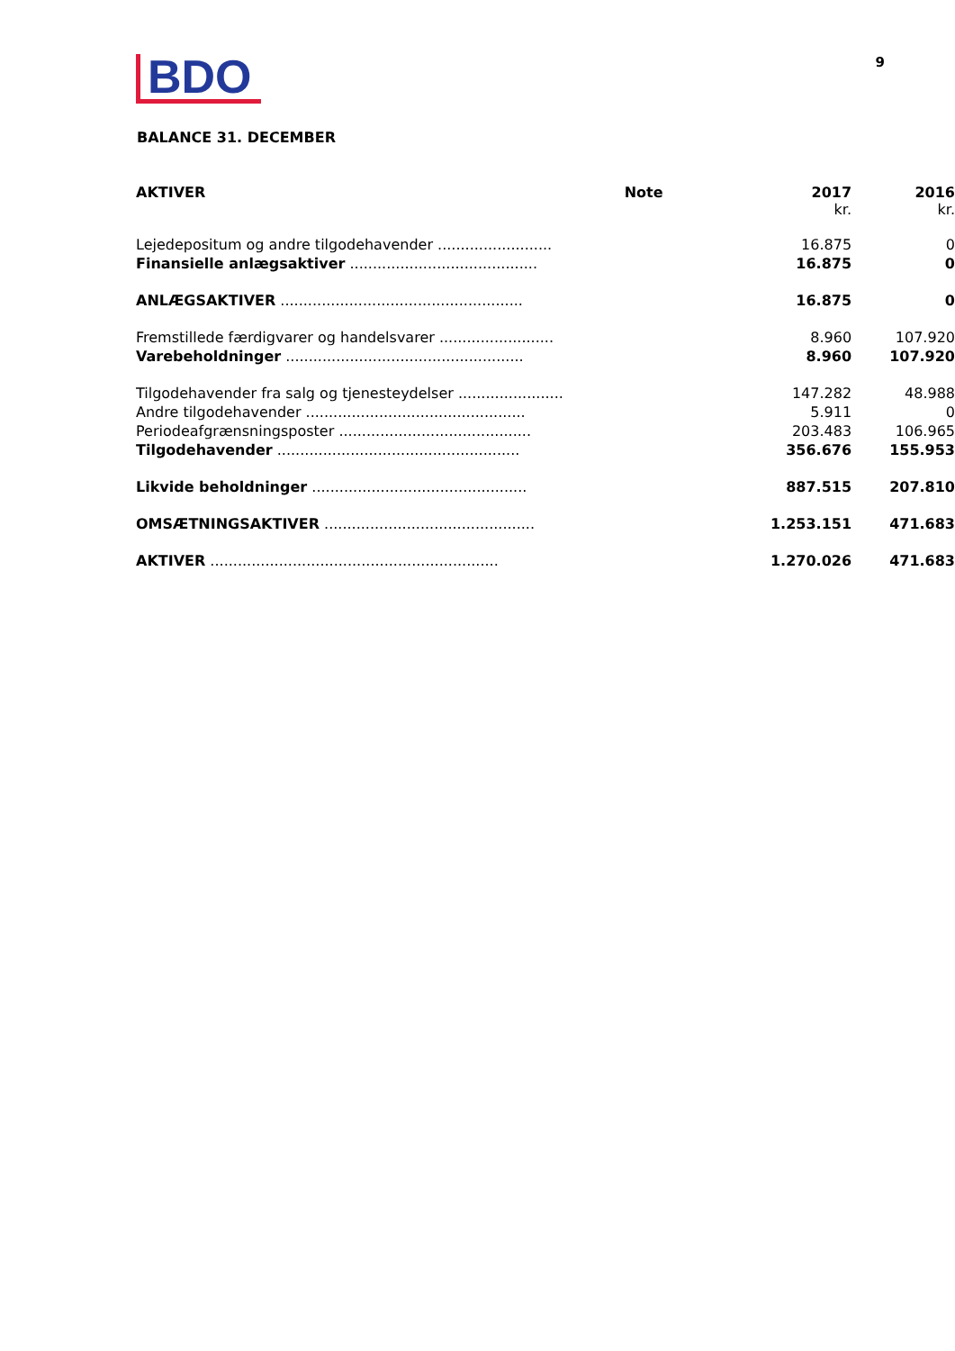BDO
9
BALANCE 31. DECEMBER
| AKTIVER | Note | 2017 kr. | 2016 kr. |
| --- | --- | --- | --- |
| Lejedepositum og andre tilgodehavender ......................... | | 16.875 | 0 |
| Finansielle anlægsaktiver ......................................... | | 16.875 | 0 |
| ANLÆGSAKTIVER ..................................................... | | 16.875 | 0 |
| Fremstillede færdigvarer og handelsvarer ......................... | | 8.960 | 107.920 |
| Varebeholdninger .................................................... | | 8.960 | 107.920 |
| Tilgodehavender fra salg og tjenesteydelser ....................... | | 147.282 | 48.988 |
| Andre tilgodehavender ................................................ | | 5.911 | 0 |
| Periodeafgrænsningsposter .......................................... | | 203.483 | 106.965 |
| Tilgodehavender ..................................................... | | 356.676 | 155.953 |
| Likvide beholdninger ............................................... | | 887.515 | 207.810 |
| OMSÆTNINGSAKTIVER .............................................. | | 1.253.151 | 471.683 |
| AKTIVER ............................................................... | | 1.270.026 | 471.683 |